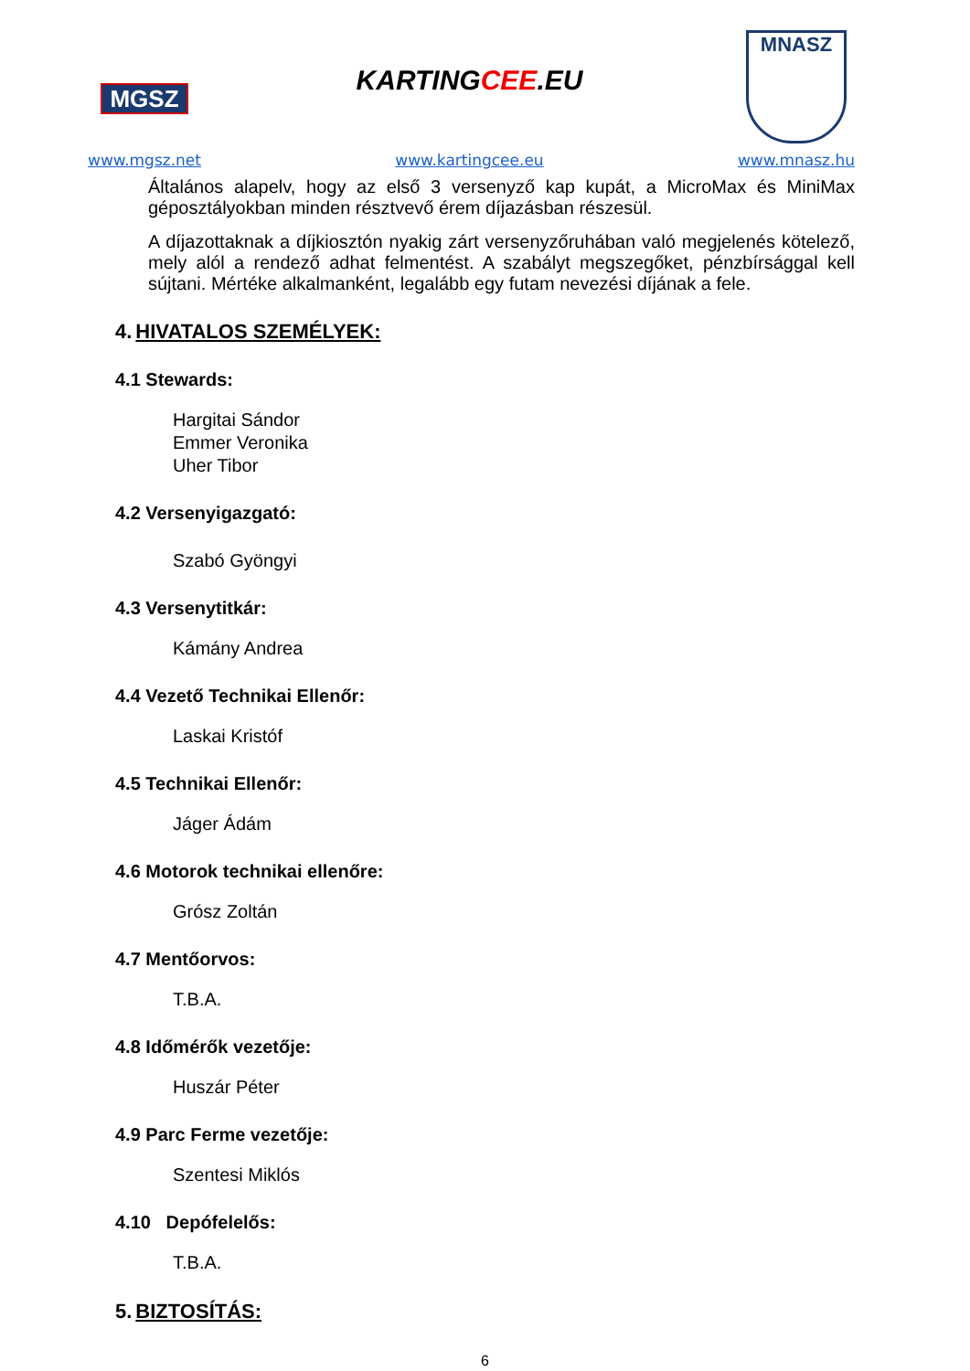MGSZ
www.mgsz.net
KARTINGCEE.EU
www.kartingcee.eu
MNASZ
www.mnasz.hu
Általános alapelv, hogy az első 3 versenyző kap kupát, a MicroMax és MiniMax géposztályokban minden résztvevő érem díjazásban részesül.
A díjazottaknak a díjkiosztón nyakig zárt versenyzőruhában való megjelenés kötelező, mely alól a rendező adhat felmentést. A szabályt megszegőket, pénzbírsággal kell sújtani. Mértéke alkalmanként, legalább egy futam nevezési díjának a fele.
4. HIVATALOS SZEMÉLYEK:
4.1 Stewards:
Hargitai Sándor
Emmer Veronika
Uher Tibor
4.2 Versenyigazgató:
Szabó Gyöngyi
4.3 Versenytitkár:
Kámány Andrea
4.4 Vezető Technikai Ellenőr:
Laskai Kristóf
4.5 Technikai Ellenőr:
Jáger Ádám
4.6 Motorok technikai ellenőre:
Grósz Zoltán
4.7 Mentőorvos:
T.B.A.
4.8 Időmérők vezetője:
Huszár Péter
4.9 Parc Ferme vezetője:
Szentesi Miklós
4.10 Depófelelős:
T.B.A.
5. BIZTOSÍTÁS:
6